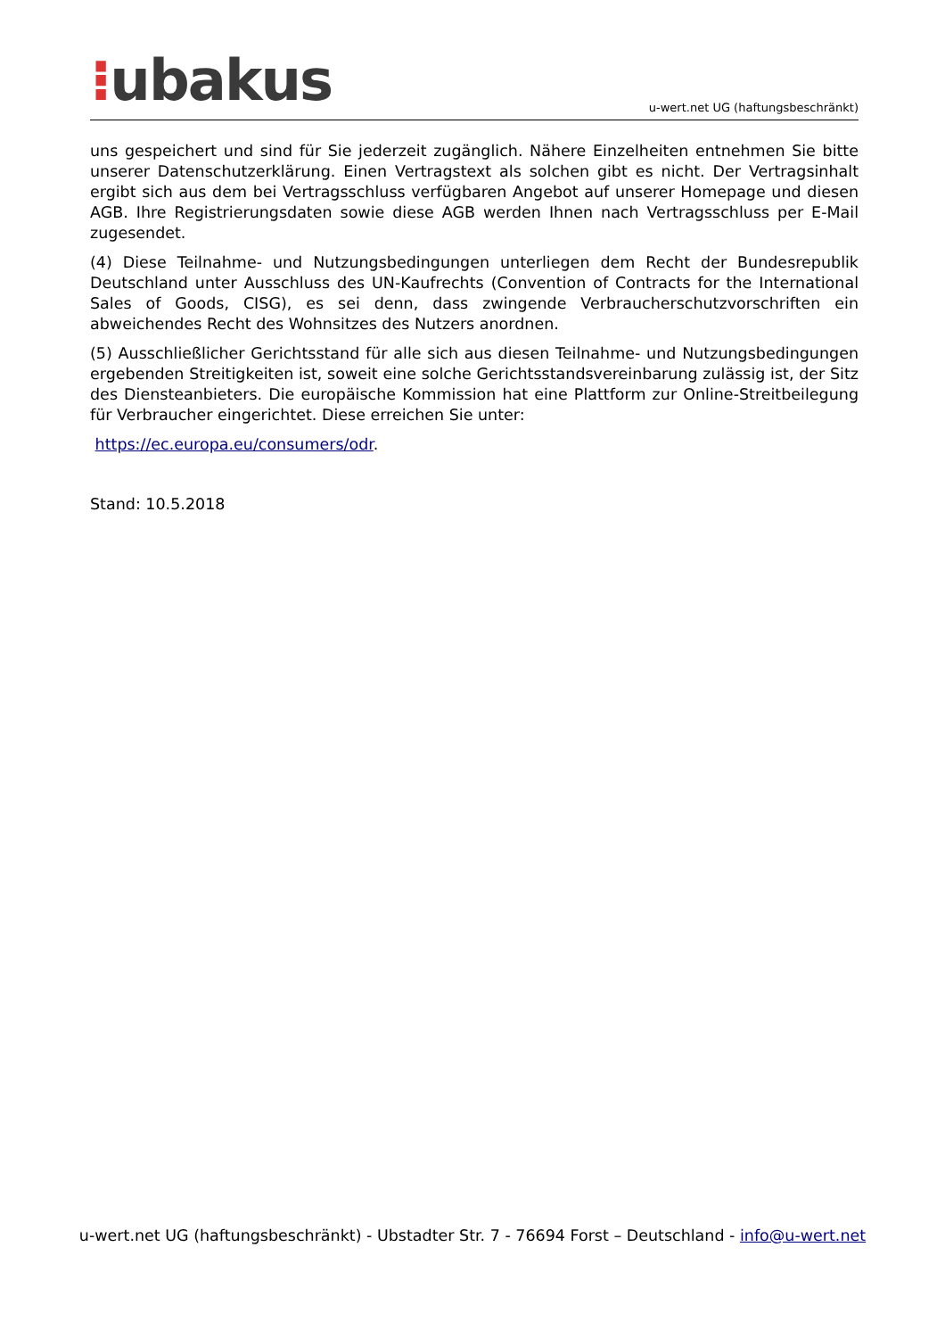⁝ubakus
u-wert.net UG (haftungsbeschränkt)
uns gespeichert und sind für Sie jederzeit zugänglich. Nähere Einzelheiten entnehmen Sie bitte unserer Datenschutzerklärung. Einen Vertragstext als solchen gibt es nicht. Der Vertragsinhalt ergibt sich aus dem bei Vertragsschluss verfügbaren Angebot auf unserer Homepage und diesen AGB. Ihre Registrierungsdaten sowie diese AGB werden Ihnen nach Vertragsschluss per E-Mail zugesendet.
(4) Diese Teilnahme- und Nutzungsbedingungen unterliegen dem Recht der Bundesrepublik Deutschland unter Ausschluss des UN-Kaufrechts (Convention of Contracts for the International Sales of Goods, CISG), es sei denn, dass zwingende Verbraucherschutzvorschriften ein abweichendes Recht des Wohnsitzes des Nutzers anordnen.
(5) Ausschließlicher Gerichtsstand für alle sich aus diesen Teilnahme- und Nutzungsbedingungen ergebenden Streitigkeiten ist, soweit eine solche Gerichtsstandsvereinbarung zulässig ist, der Sitz des Diensteanbieters. Die europäische Kommission hat eine Plattform zur Online-Streitbeilegung für Verbraucher eingerichtet. Diese erreichen Sie unter:
https://ec.europa.eu/consumers/odr.
Stand: 10.5.2018
u-wert.net UG (haftungsbeschränkt) - Ubstadter Str. 7 - 76694 Forst – Deutschland - info@u-wert.net